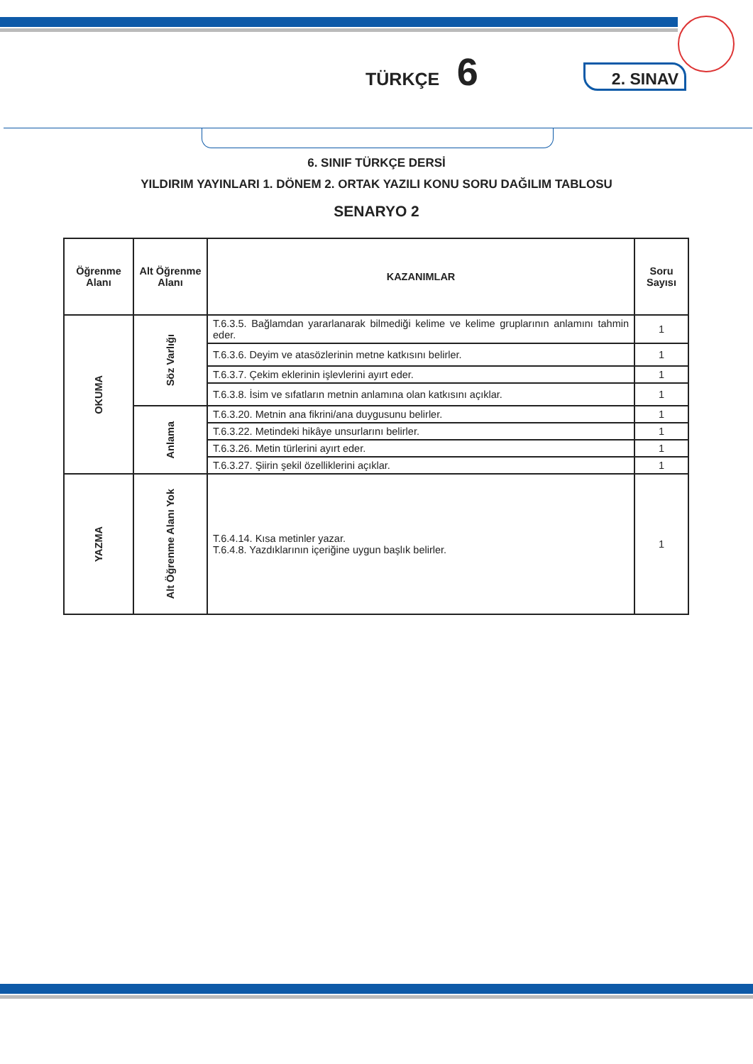TÜRKÇE 6
2. SINAV
6. SINIF TÜRKÇE DERSİ
YILDIRIM YAYINLARI 1. DÖNEM 2. ORTAK YAZILI KONU SORU DAĞILIM TABLOSU
SENARYO 2
| Öğrenme Alanı | Alt Öğrenme Alanı | KAZANIMLAR | Soru Sayısı |
| --- | --- | --- | --- |
| OKUMA | Söz Varlığı | T.6.3.5. Bağlamdan yararlanarak bilmediği kelime ve kelime gruplarının anlamını tahmin eder. | 1 |
| | | T.6.3.6. Deyim ve atasözlerinin metne katkısını belirler. | 1 |
| | | T.6.3.7. Çekim eklerinin işlevlerini ayırt eder. | 1 |
| | | T.6.3.8. İsim ve sıfatların metnin anlamına olan katkısını açıklar. | 1 |
| | Anlama | T.6.3.20. Metnin ana fikrini/ana duygusunu belirler. | 1 |
| | | T.6.3.22. Metindeki hikâye unsurlarını belirler. | 1 |
| | | T.6.3.26. Metin türlerini ayırt eder. | 1 |
| | | T.6.3.27. Şiirin şekil özelliklerini açıklar. | 1 |
| YAZMA | Alt Öğrenme Alanı Yok | T.6.4.14. Kısa metinler yazar. T.6.4.8. Yazdıklarının içeriğine uygun başlık belirler. | 1 |